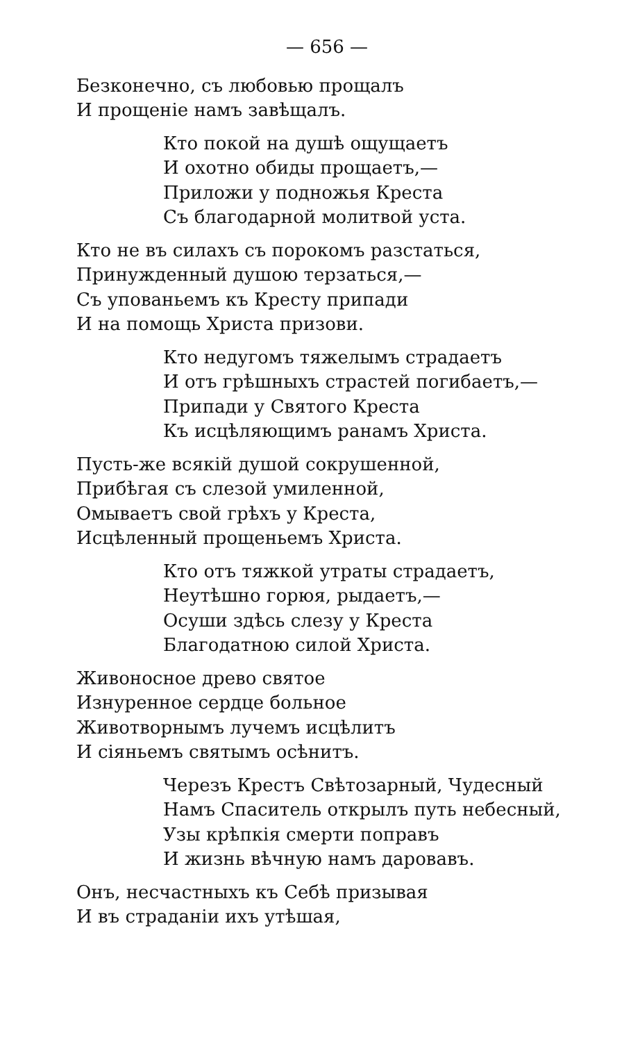— 656 —
Безконечно, съ любовью прощалъ
И прощеніе намъ завѣщалъ.
Кто покой на душѣ ощущаетъ
И охотно обиды прощаетъ,—
Приложи у подножья Креста
Съ благодарной молитвой уста.
Кто не въ силахъ съ порокомъ разстаться,
Принужденный душою терзаться,—
Съ упованьемъ къ Кресту припади
И на помощь Христа призови.
Кто недугомъ тяжелымъ страдаетъ
И отъ грѣшныхъ страстей погибаетъ,—
Припади у Святого Креста
Къ исцѣляющимъ ранамъ Христа.
Пусть-же всякій душой сокрушенной,
Прибѣгая съ слезой умиленной,
Омываетъ свой грѣхъ у Креста,
Исцѣленный прощеньемъ Христа.
Кто отъ тяжкой утраты страдаетъ,
Неутѣшно горюя, рыдаетъ,—
Осуши здѣсь слезу у Креста
Благодатною силой Христа.
Живоносное древо святое
Изнуренное сердце больное
Животворнымъ лучемъ исцѣлитъ
И сіяньемъ святымъ осѣнитъ.
Черезъ Крестъ Свѣтозарный, Чудесный
Намъ Спаситель открылъ путь небесный,
Узы крѣпкія смерти поправъ
И жизнь вѣчную намъ даровавъ.
Онъ, несчастныхъ къ Себѣ призывая
И въ страданіи ихъ утѣшая,